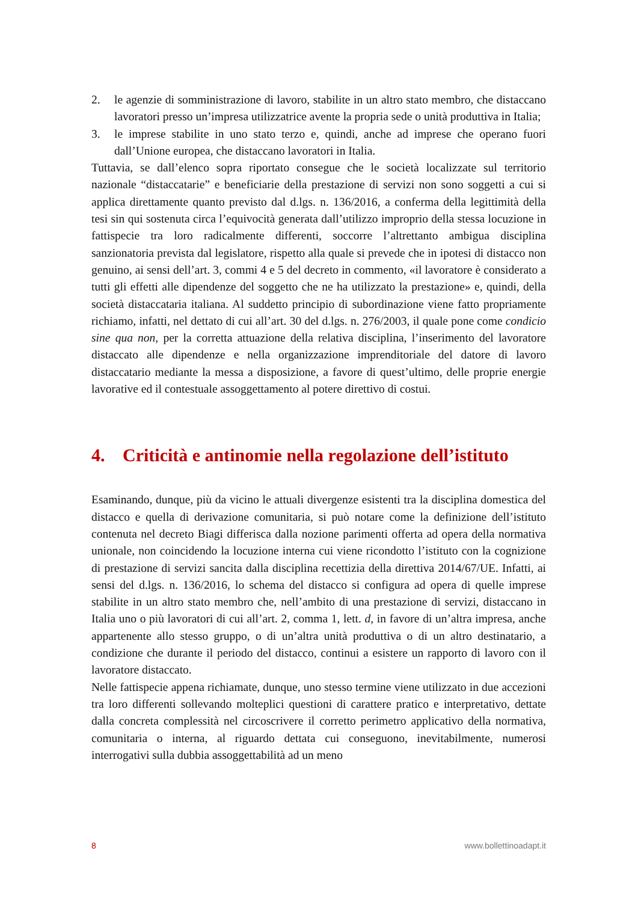2. le agenzie di somministrazione di lavoro, stabilite in un altro stato membro, che distaccano lavoratori presso un’impresa utilizzatrice avente la propria sede o unità produttiva in Italia;
3. le imprese stabilite in uno stato terzo e, quindi, anche ad imprese che operano fuori dall’Unione europea, che distaccano lavoratori in Italia.
Tuttavia, se dall’elenco sopra riportato consegue che le società localizzate sul territorio nazionale “distaccatarie” e beneficiarie della prestazione di servizi non sono soggetti a cui si applica direttamente quanto previsto dal d.lgs. n. 136/2016, a conferma della legittimità della tesi sin qui sostenuta circa l’equivocità generata dall’utilizzo improprio della stessa locuzione in fattispecie tra loro radicalmente differenti, soccorre l’altrettanto ambigua disciplina sanzionatoria prevista dal legislatore, rispetto alla quale si prevede che in ipotesi di distacco non genuino, ai sensi dell’art. 3, commi 4 e 5 del decreto in commento, «il lavoratore è considerato a tutti gli effetti alle dipendenze del soggetto che ne ha utilizzato la prestazione» e, quindi, della società distaccataria italiana. Al suddetto principio di subordinazione viene fatto propriamente richiamo, infatti, nel dettato di cui all’art. 30 del d.lgs. n. 276/2003, il quale pone come condicio sine qua non, per la corretta attuazione della relativa disciplina, l’inserimento del lavoratore distaccato alle dipendenze e nella organizzazione imprenditoriale del datore di lavoro distaccatario mediante la messa a disposizione, a favore di quest’ultimo, delle proprie energie lavorative ed il contestuale assoggettamento al potere direttivo di costui.
4. Criticità e antinomie nella regolazione dell’istituto
Esaminando, dunque, più da vicino le attuali divergenze esistenti tra la disciplina domestica del distacco e quella di derivazione comunitaria, si può notare come la definizione dell’istituto contenuta nel decreto Biagi differisca dalla nozione parimenti offerta ad opera della normativa unionale, non coincidendo la locuzione interna cui viene ricondotto l’istituto con la cognizione di prestazione di servizi sancita dalla disciplina recettizia della direttiva 2014/67/UE. Infatti, ai sensi del d.lgs. n. 136/2016, lo schema del distacco si configura ad opera di quelle imprese stabilite in un altro stato membro che, nell’ambito di una prestazione di servizi, distaccano in Italia uno o più lavoratori di cui all’art. 2, comma 1, lett. d, in favore di un’altra impresa, anche appartenente allo stesso gruppo, o di un’altra unità produttiva o di un altro destinatario, a condizione che durante il periodo del distacco, continui a esistere un rapporto di lavoro con il lavoratore distaccato.
Nelle fattispecie appena richiamate, dunque, uno stesso termine viene utilizzato in due accezioni tra loro differenti sollevando molteplici questioni di carattere pratico e interpretativo, dettate dalla concreta complessità nel circoscrivere il corretto perimetro applicativo della normativa, comunitaria o interna, al riguardo dettata cui conseguono, inevitabilmente, numerosi interrogativi sulla dubbia assoggettabilità ad un meno
8 www.bollettinoadapt.it